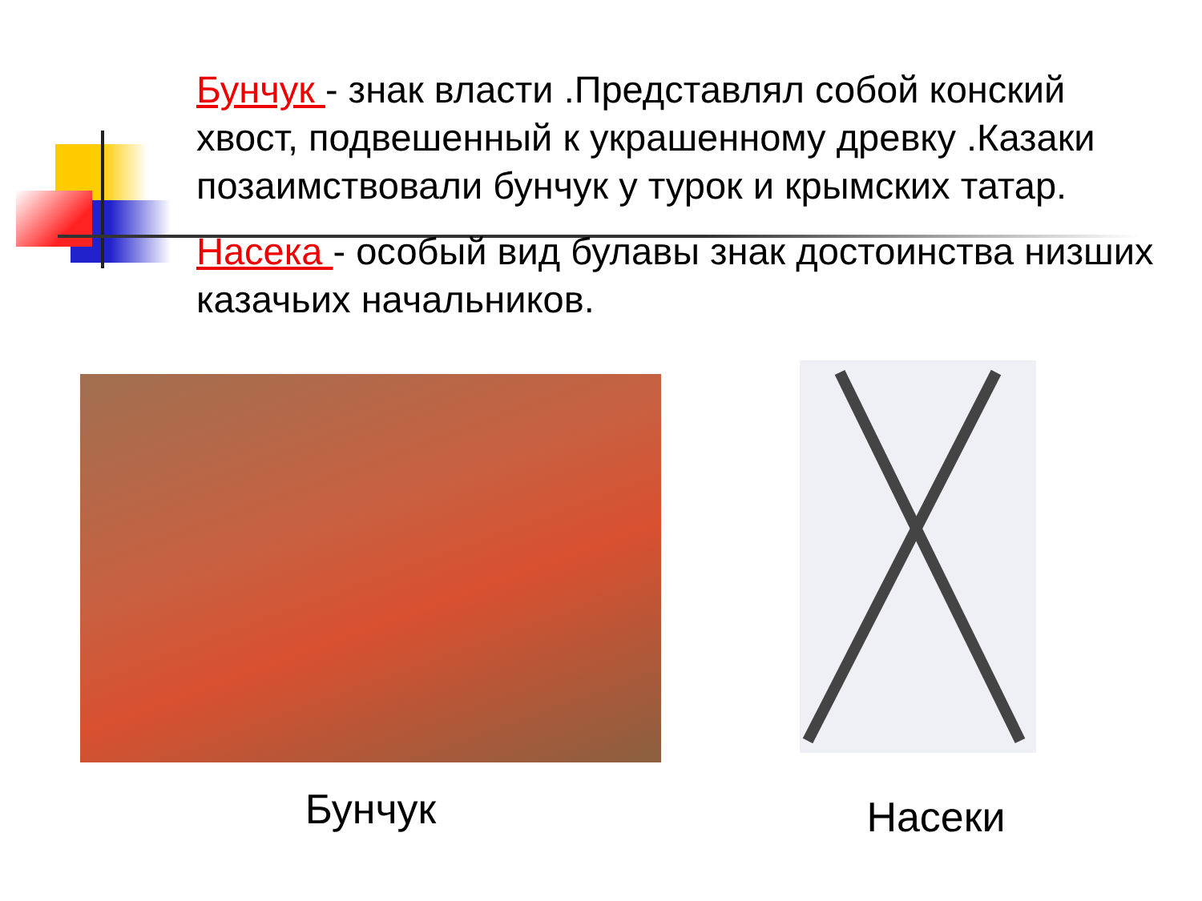Бунчук - знак власти .Представлял собой конский хвост, подвешенный к украшенному древку .Казаки позаимствовали бунчук у турок и крымских татар.
Насека - особый вид булавы знак достоинства низших казачьих начальников.
Бунчук Насеки